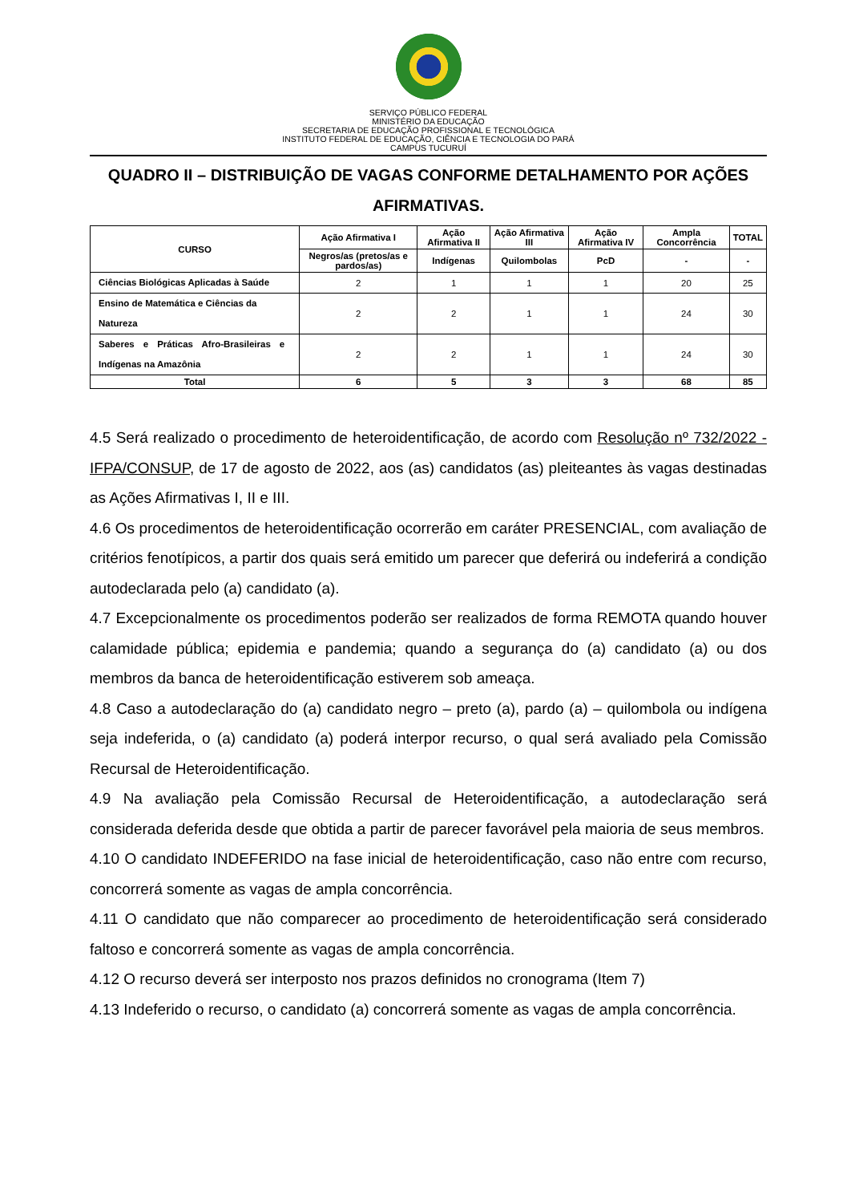SERVIÇO PÚBLICO FEDERAL
MINISTÉRIO DA EDUCAÇÃO
SECRETARIA DE EDUCAÇÃO PROFISSIONAL E TECNOLÓGICA
INSTITUTO FEDERAL DE EDUCAÇÃO, CIÊNCIA E TECNOLOGIA DO PARÁ
CAMPUS TUCURUÍ
QUADRO II – DISTRIBUIÇÃO DE VAGAS CONFORME DETALHAMENTO POR AÇÕES AFIRMATIVAS.
| CURSO | Ação Afirmativa I | Ação Afirmativa II | Ação Afirmativa III | Ação Afirmativa IV | Ampla Concorrência | TOTAL |
| --- | --- | --- | --- | --- | --- | --- |
| | Negros/as (pretos/as e pardos/as) | Indígenas | Quilombolas | PcD | - | - |
| Ciências Biológicas Aplicadas à Saúde | 2 | 1 | 1 | 1 | 20 | 25 |
| Ensino de Matemática e Ciências da Natureza | 2 | 2 | 1 | 1 | 24 | 30 |
| Saberes e Práticas Afro-Brasileiras e Indígenas na Amazônia | 2 | 2 | 1 | 1 | 24 | 30 |
| Total | 6 | 5 | 3 | 3 | 68 | 85 |
4.5 Será realizado o procedimento de heteroidentificação, de acordo com Resolução nº 732/2022 - IFPA/CONSUP, de 17 de agosto de 2022, aos (as) candidatos (as) pleiteantes às vagas destinadas as Ações Afirmativas I, II e III.
4.6 Os procedimentos de heteroidentificação ocorrerão em caráter PRESENCIAL, com avaliação de critérios fenotípicos, a partir dos quais será emitido um parecer que deferirá ou indeferirá a condição autodeclarada pelo (a) candidato (a).
4.7 Excepcionalmente os procedimentos poderão ser realizados de forma REMOTA quando houver calamidade pública; epidemia e pandemia; quando a segurança do (a) candidato (a) ou dos membros da banca de heteroidentificação estiverem sob ameaça.
4.8 Caso a autodeclaração do (a) candidato negro – preto (a), pardo (a) – quilombola ou indígena seja indeferida, o (a) candidato (a) poderá interpor recurso, o qual será avaliado pela Comissão Recursal de Heteroidentificação.
4.9 Na avaliação pela Comissão Recursal de Heteroidentificação, a autodeclaração será considerada deferida desde que obtida a partir de parecer favorável pela maioria de seus membros.
4.10 O candidato INDEFERIDO na fase inicial de heteroidentificação, caso não entre com recurso, concorrerá somente as vagas de ampla concorrência.
4.11 O candidato que não comparecer ao procedimento de heteroidentificação será considerado faltoso e concorrerá somente as vagas de ampla concorrência.
4.12 O recurso deverá ser interposto nos prazos definidos no cronograma (Item 7)
4.13 Indeferido o recurso, o candidato (a) concorrerá somente as vagas de ampla concorrência.